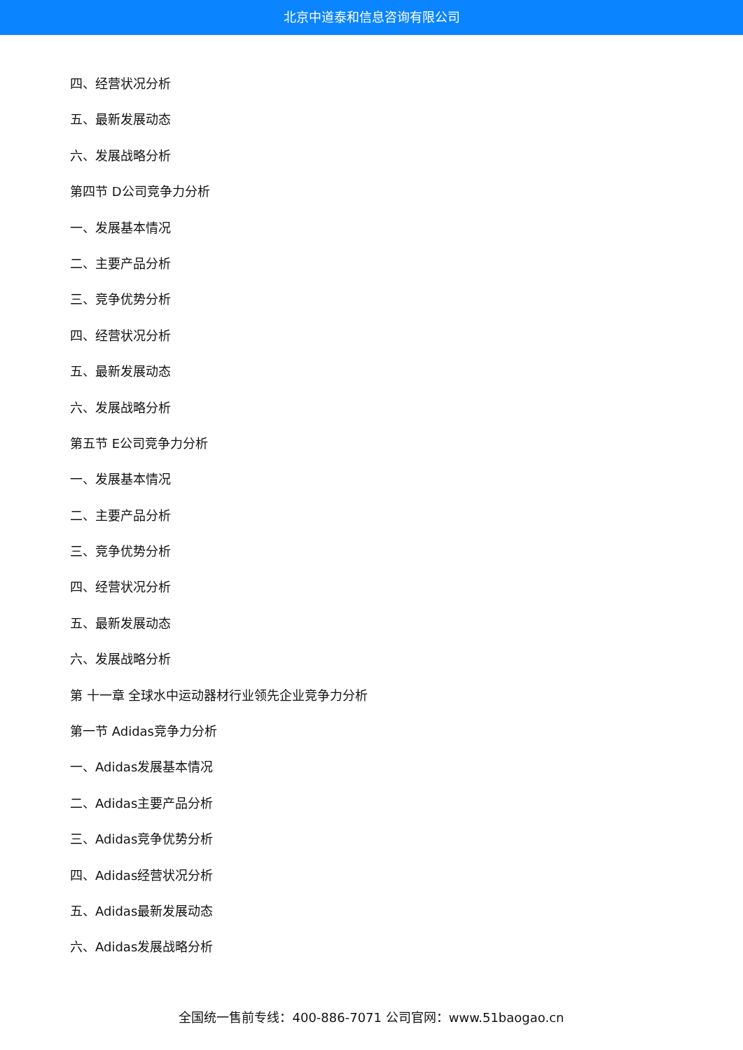北京中道泰和信息咨询有限公司
四、经营状况分析
五、最新发展动态
六、发展战略分析
第四节 D公司竞争力分析
一、发展基本情况
二、主要产品分析
三、竞争优势分析
四、经营状况分析
五、最新发展动态
六、发展战略分析
第五节 E公司竞争力分析
一、发展基本情况
二、主要产品分析
三、竞争优势分析
四、经营状况分析
五、最新发展动态
六、发展战略分析
第 十一章 全球水中运动器材行业领先企业竞争力分析
第一节 Adidas竞争力分析
一、Adidas发展基本情况
二、Adidas主要产品分析
三、Adidas竞争优势分析
四、Adidas经营状况分析
五、Adidas最新发展动态
六、Adidas发展战略分析
全国统一售前专线：400-886-7071 公司官网：www.51baogao.cn